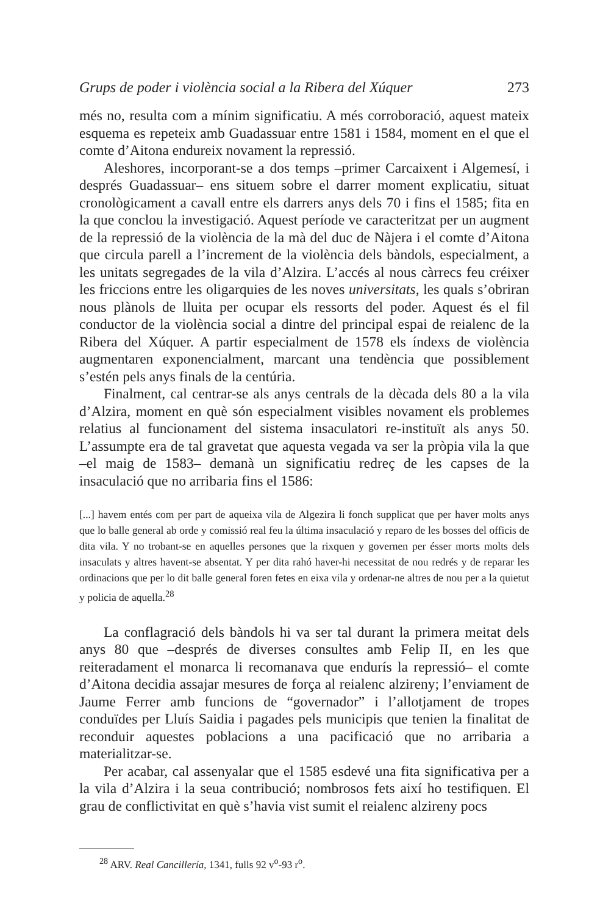Grups de poder i violència social a la Ribera del Xúquer 273
més no, resulta com a mínim significatiu. A més corroboració, aquest mateix esquema es repeteix amb Guadassuar entre 1581 i 1584, moment en el que el comte d’Aitona endureix novament la repressió.
Aleshores, incorporant-se a dos temps –primer Carcaixent i Algemesí, i després Guadassuar– ens situem sobre el darrer moment explicatiu, situat cronològicament a cavall entre els darrers anys dels 70 i fins el 1585; fita en la que conclou la investigació. Aquest període ve caracteritzat per un augment de la repressió de la violència de la mà del duc de Nàjera i el comte d’Aitona que circula parell a l’increment de la violència dels bàndols, especialment, a les unitats segregades de la vila d’Alzira. L’accés al nous càrrecs feu créixer les friccions entre les oligarquies de les noves universitats, les quals s’obriran nous plànols de lluita per ocupar els ressorts del poder. Aquest és el fil conductor de la violència social a dintre del principal espai de reialenc de la Ribera del Xúquer. A partir especialment de 1578 els índexs de violència augmentaren exponencialment, marcant una tendència que possiblement s’estén pels anys finals de la centúria.
Finalment, cal centrar-se als anys centrals de la dècada dels 80 a la vila d’Alzira, moment en què són especialment visibles novament els problemes relatius al funcionament del sistema insaculatori re-instituït als anys 50. L’assumpte era de tal gravetat que aquesta vegada va ser la pròpia vila la que –el maig de 1583– demanà un significatiu redreç de les capses de la insaculació que no arribaria fins el 1586:
[...] havem entés com per part de aqueixa vila de Algezira li fonch supplicat que per haver molts anys que lo balle general ab orde y comissió real feu la última insaculació y reparo de les bosses del officis de dita vila. Y no trobant-se en aquelles persones que la rixquen y governen per ésser morts molts dels insaculats y altres havent-se absentat. Y per dita rahó haver-hi necessitat de nou redrés y de reparar les ordinacions que per lo dit balle general foren fetes en eixa vila y ordenar-ne altres de nou per a la quietut y policia de aquella.<sup>28</sup>
La conflagració dels bàndols hi va ser tal durant la primera meitat dels anys 80 que –després de diverses consultes amb Felip II, en les que reiteradament el monarca li recomanava que endurís la repressió– el comte d’Aitona decidia assajar mesures de força al reialenc alzireny; l’enviament de Jaume Ferrer amb funcions de “governador” i l’allotjament de tropes conduïdes per Lluís Saidia i pagades pels municipis que tenien la finalitat de reconduir aquestes poblacions a una pacificació que no arribaria a materialitzar-se.
Per acabar, cal assenyalar que el 1585 esdevé una fita significativa per a la vila d’Alzira i la seua contribució; nombrosos fets així ho testifiquen. El grau de conflictivitat en què s’havia vist sumit el reialenc alzireny pocs
<sup>28</sup> ARV. Real Cancillería, 1341, fulls 92 v<sup>o</sup>-93 r<sup>o</sup>.